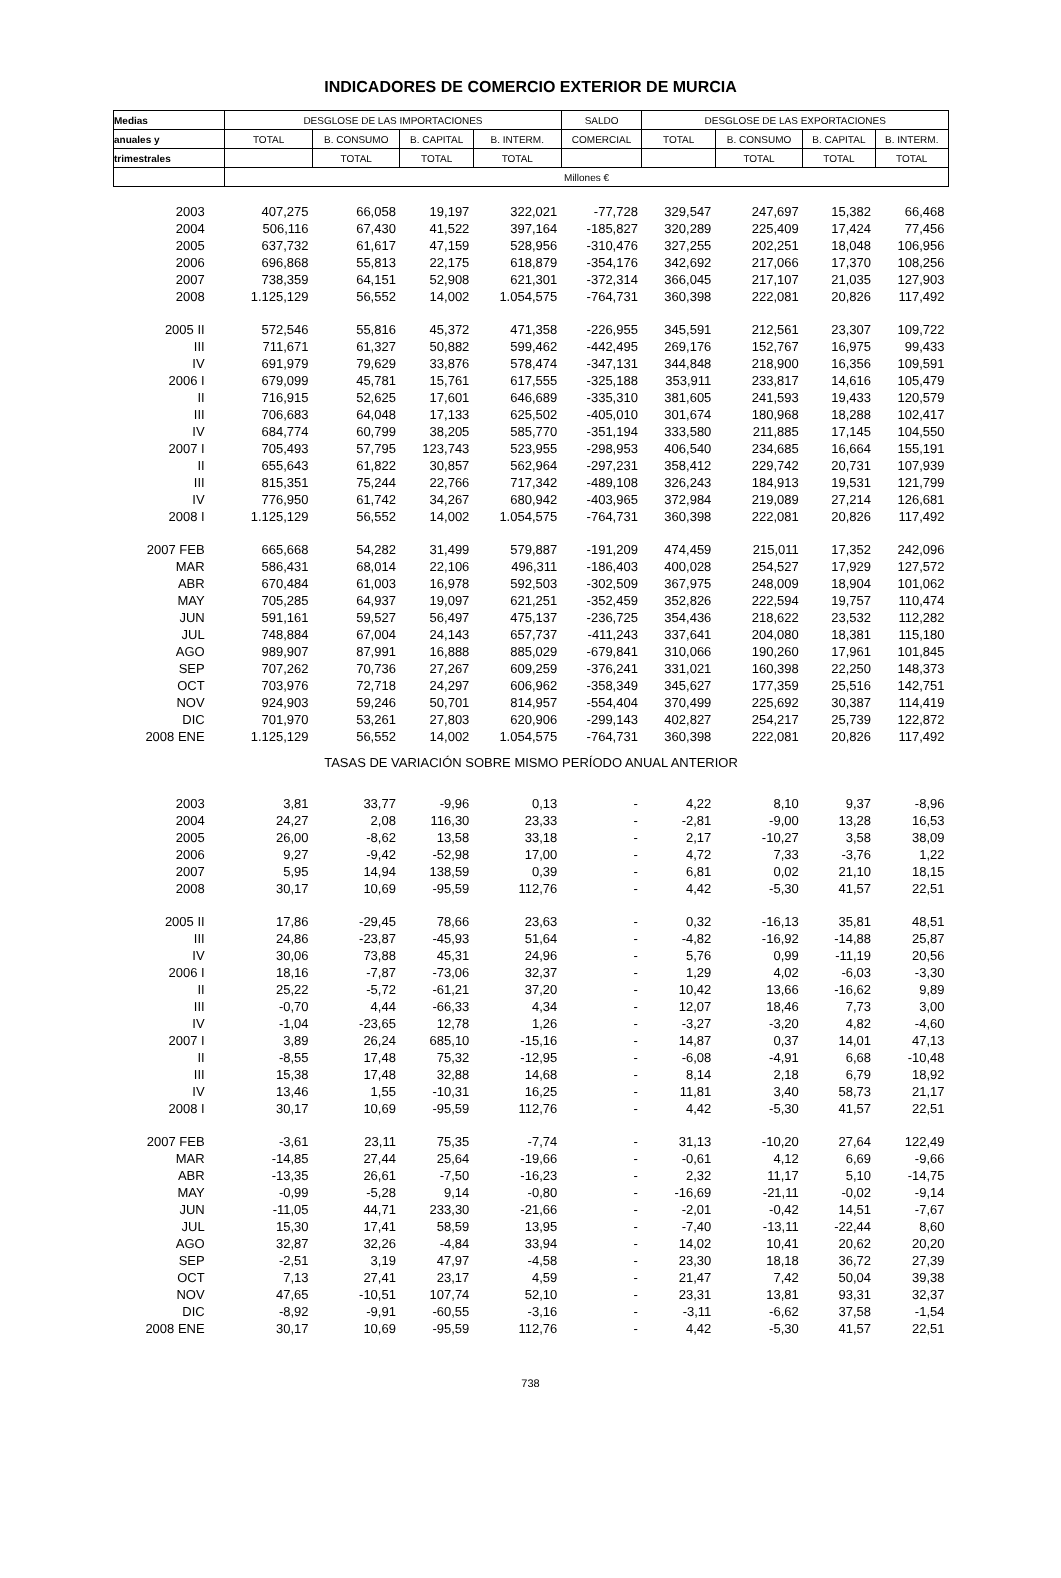INDICADORES DE COMERCIO EXTERIOR DE MURCIA
| Medias | DESGLOSE DE LAS IMPORTACIONES | | | | SALDO | DESGLOSE DE LAS EXPORTACIONES | | | |
| --- | --- | --- | --- | --- | --- | --- | --- | --- | --- |
| anuales y | TOTAL | B. CONSUMO | B. CAPITAL | B. INTERM. | COMERCIAL | TOTAL | B. CONSUMO | B. CAPITAL | B. INTERM. |
| trimestrales | | TOTAL | TOTAL | TOTAL | | | TOTAL | TOTAL | TOTAL |
| | Millones € | | | | | | | | |
| 2003 | 407,275 | 66,058 | 19,197 | 322,021 | -77,728 | 329,547 | 247,697 | 15,382 | 66,468 |
| 2004 | 506,116 | 67,430 | 41,522 | 397,164 | -185,827 | 320,289 | 225,409 | 17,424 | 77,456 |
| 2005 | 637,732 | 61,617 | 47,159 | 528,956 | -310,476 | 327,255 | 202,251 | 18,048 | 106,956 |
| 2006 | 696,868 | 55,813 | 22,175 | 618,879 | -354,176 | 342,692 | 217,066 | 17,370 | 108,256 |
| 2007 | 738,359 | 64,151 | 52,908 | 621,301 | -372,314 | 366,045 | 217,107 | 21,035 | 127,903 |
| 2008 | 1.125,129 | 56,552 | 14,002 | 1.054,575 | -764,731 | 360,398 | 222,081 | 20,826 | 117,492 |
| 2005 II | 572,546 | 55,816 | 45,372 | 471,358 | -226,955 | 345,591 | 212,561 | 23,307 | 109,722 |
| III | 711,671 | 61,327 | 50,882 | 599,462 | -442,495 | 269,176 | 152,767 | 16,975 | 99,433 |
| IV | 691,979 | 79,629 | 33,876 | 578,474 | -347,131 | 344,848 | 218,900 | 16,356 | 109,591 |
| 2006 I | 679,099 | 45,781 | 15,761 | 617,555 | -325,188 | 353,911 | 233,817 | 14,616 | 105,479 |
| II | 716,915 | 52,625 | 17,601 | 646,689 | -335,310 | 381,605 | 241,593 | 19,433 | 120,579 |
| III | 706,683 | 64,048 | 17,133 | 625,502 | -405,010 | 301,674 | 180,968 | 18,288 | 102,417 |
| IV | 684,774 | 60,799 | 38,205 | 585,770 | -351,194 | 333,580 | 211,885 | 17,145 | 104,550 |
| 2007 I | 705,493 | 57,795 | 123,743 | 523,955 | -298,953 | 406,540 | 234,685 | 16,664 | 155,191 |
| II | 655,643 | 61,822 | 30,857 | 562,964 | -297,231 | 358,412 | 229,742 | 20,731 | 107,939 |
| III | 815,351 | 75,244 | 22,766 | 717,342 | -489,108 | 326,243 | 184,913 | 19,531 | 121,799 |
| IV | 776,950 | 61,742 | 34,267 | 680,942 | -403,965 | 372,984 | 219,089 | 27,214 | 126,681 |
| 2008 I | 1.125,129 | 56,552 | 14,002 | 1.054,575 | -764,731 | 360,398 | 222,081 | 20,826 | 117,492 |
| 2007 FEB | 665,668 | 54,282 | 31,499 | 579,887 | -191,209 | 474,459 | 215,011 | 17,352 | 242,096 |
| MAR | 586,431 | 68,014 | 22,106 | 496,311 | -186,403 | 400,028 | 254,527 | 17,929 | 127,572 |
| ABR | 670,484 | 61,003 | 16,978 | 592,503 | -302,509 | 367,975 | 248,009 | 18,904 | 101,062 |
| MAY | 705,285 | 64,937 | 19,097 | 621,251 | -352,459 | 352,826 | 222,594 | 19,757 | 110,474 |
| JUN | 591,161 | 59,527 | 56,497 | 475,137 | -236,725 | 354,436 | 218,622 | 23,532 | 112,282 |
| JUL | 748,884 | 67,004 | 24,143 | 657,737 | -411,243 | 337,641 | 204,080 | 18,381 | 115,180 |
| AGO | 989,907 | 87,991 | 16,888 | 885,029 | -679,841 | 310,066 | 190,260 | 17,961 | 101,845 |
| SEP | 707,262 | 70,736 | 27,267 | 609,259 | -376,241 | 331,021 | 160,398 | 22,250 | 148,373 |
| OCT | 703,976 | 72,718 | 24,297 | 606,962 | -358,349 | 345,627 | 177,359 | 25,516 | 142,751 |
| NOV | 924,903 | 59,246 | 50,701 | 814,957 | -554,404 | 370,499 | 225,692 | 30,387 | 114,419 |
| DIC | 701,970 | 53,261 | 27,803 | 620,906 | -299,143 | 402,827 | 254,217 | 25,739 | 122,872 |
| 2008 ENE | 1.125,129 | 56,552 | 14,002 | 1.054,575 | -764,731 | 360,398 | 222,081 | 20,826 | 117,492 |
| TASAS DE VARIACIÓN SOBRE MISMO PERÍODO ANUAL ANTERIOR | | | | | | | | | |
| 2003 | 3,81 | 33,77 | -9,96 | 0,13 | - | 4,22 | 8,10 | 9,37 | -8,96 |
| 2004 | 24,27 | 2,08 | 116,30 | 23,33 | - | -2,81 | -9,00 | 13,28 | 16,53 |
| 2005 | 26,00 | -8,62 | 13,58 | 33,18 | - | 2,17 | -10,27 | 3,58 | 38,09 |
| 2006 | 9,27 | -9,42 | -52,98 | 17,00 | - | 4,72 | 7,33 | -3,76 | 1,22 |
| 2007 | 5,95 | 14,94 | 138,59 | 0,39 | - | 6,81 | 0,02 | 21,10 | 18,15 |
| 2008 | 30,17 | 10,69 | -95,59 | 112,76 | - | 4,42 | -5,30 | 41,57 | 22,51 |
| 2005 II | 17,86 | -29,45 | 78,66 | 23,63 | - | 0,32 | -16,13 | 35,81 | 48,51 |
| III | 24,86 | -23,87 | -45,93 | 51,64 | - | -4,82 | -16,92 | -14,88 | 25,87 |
| IV | 30,06 | 73,88 | 45,31 | 24,96 | - | 5,76 | 0,99 | -11,19 | 20,56 |
| 2006 I | 18,16 | -7,87 | -73,06 | 32,37 | - | 1,29 | 4,02 | -6,03 | -3,30 |
| II | 25,22 | -5,72 | -61,21 | 37,20 | - | 10,42 | 13,66 | -16,62 | 9,89 |
| III | -0,70 | 4,44 | -66,33 | 4,34 | - | 12,07 | 18,46 | 7,73 | 3,00 |
| IV | -1,04 | -23,65 | 12,78 | 1,26 | - | -3,27 | -3,20 | 4,82 | -4,60 |
| 2007 I | 3,89 | 26,24 | 685,10 | -15,16 | - | 14,87 | 0,37 | 14,01 | 47,13 |
| II | -8,55 | 17,48 | 75,32 | -12,95 | - | -6,08 | -4,91 | 6,68 | -10,48 |
| III | 15,38 | 17,48 | 32,88 | 14,68 | - | 8,14 | 2,18 | 6,79 | 18,92 |
| IV | 13,46 | 1,55 | -10,31 | 16,25 | - | 11,81 | 3,40 | 58,73 | 21,17 |
| 2008 I | 30,17 | 10,69 | -95,59 | 112,76 | - | 4,42 | -5,30 | 41,57 | 22,51 |
| 2007 FEB | -3,61 | 23,11 | 75,35 | -7,74 | - | 31,13 | -10,20 | 27,64 | 122,49 |
| MAR | -14,85 | 27,44 | 25,64 | -19,66 | - | -0,61 | 4,12 | 6,69 | -9,66 |
| ABR | -13,35 | 26,61 | -7,50 | -16,23 | - | 2,32 | 11,17 | 5,10 | -14,75 |
| MAY | -0,99 | -5,28 | 9,14 | -0,80 | - | -16,69 | -21,11 | -0,02 | -9,14 |
| JUN | -11,05 | 44,71 | 233,30 | -21,66 | - | -2,01 | -0,42 | 14,51 | -7,67 |
| JUL | 15,30 | 17,41 | 58,59 | 13,95 | - | -7,40 | -13,11 | -22,44 | 8,60 |
| AGO | 32,87 | 32,26 | -4,84 | 33,94 | - | 14,02 | 10,41 | 20,62 | 20,20 |
| SEP | -2,51 | 3,19 | 47,97 | -4,58 | - | 23,30 | 18,18 | 36,72 | 27,39 |
| OCT | 7,13 | 27,41 | 23,17 | 4,59 | - | 21,47 | 7,42 | 50,04 | 39,38 |
| NOV | 47,65 | -10,51 | 107,74 | 52,10 | - | 23,31 | 13,81 | 93,31 | 32,37 |
| DIC | -8,92 | -9,91 | -60,55 | -3,16 | - | -3,11 | -6,62 | 37,58 | -1,54 |
| 2008 ENE | 30,17 | 10,69 | -95,59 | 112,76 | - | 4,42 | -5,30 | 41,57 | 22,51 |
738